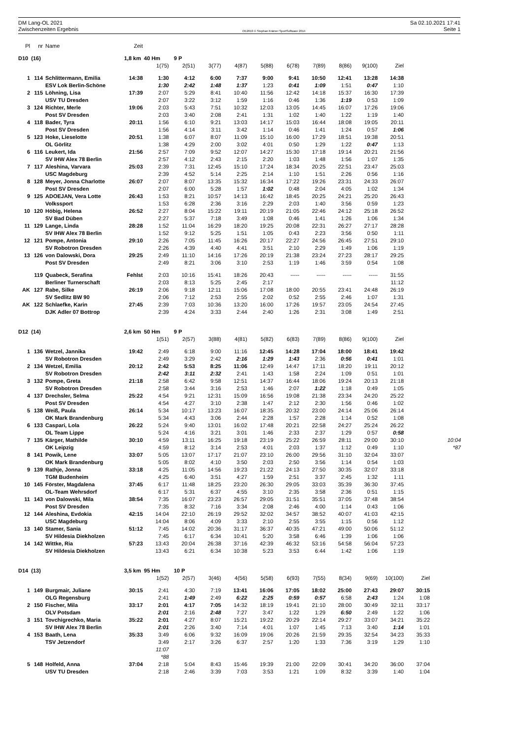DM Lang-OL 2021
Zwischenzeiten Ergebnis
OE2010 © Stephan Krämer SportSoftware 2014
Sa 02.10.2021 17:41
Seite 1
| Pl | nr | Name | Zeit | | | | | | | | | | | | |
| D10 (16) | | | 1,8 km 40 Hm | | 9 P | | | | | | | | | | |
| | | | | 1(75) | 2(51) | 3(77) | 4(87) | 5(88) | 6(78) | 7(89) | 8(86) | 9(100) | Ziel | | |
| 1 | 114 | Schlittermann, Emilia | 14:38 | 1:30 | 4:12 | 6:00 | 7:37 | 9:00 | 9:41 | 10:50 | 12:41 | 13:28 | 14:38 | | |
| | | ESV Lok Berlin-Schöne | | 1:30 | 2:42 | 1:48 | 1:37 | 1:23 | 0:41 | 1:09 | 1:51 | 0:47 | 1:10 | | |
| 2 | 115 | Löhning, Lisa | 17:39 | 2:07 | 5:29 | 8:41 | 10:40 | 11:56 | 12:42 | 14:18 | 15:37 | 16:30 | 17:39 | | |
| | | USV TU Dresden | | 2:07 | 3:22 | 3:12 | 1:59 | 1:16 | 0:46 | 1:36 | 1:19 | 0:53 | 1:09 | | |
| 3 | 124 | Richter, Merle | 19:06 | 2:03 | 5:43 | 7:51 | 10:32 | 12:03 | 13:05 | 14:45 | 16:07 | 17:26 | 19:06 | | |
| | | Post SV Dresden | | 2:03 | 3:40 | 2:08 | 2:41 | 1:31 | 1:02 | 1:40 | 1:22 | 1:19 | 1:40 | | |
| 4 | 118 | Bader, Tyra | 20:11 | 1:56 | 6:10 | 9:21 | 13:03 | 14:17 | 15:03 | 16:44 | 18:08 | 19:05 | 20:11 | | |
| | | Post SV Dresden | | 1:56 | 4:14 | 3:11 | 3:42 | 1:14 | 0:46 | 1:41 | 1:24 | 0:57 | 1:06 | | |
| 5 | 123 | Hoke, Lieselotte | 20:51 | 1:38 | 6:07 | 8:07 | 11:09 | 15:10 | 16:00 | 17:29 | 18:51 | 19:38 | 20:51 | | |
| | | OL Görlitz | | 1:38 | 4:29 | 2:00 | 3:02 | 4:01 | 0:50 | 1:29 | 1:22 | 0:47 | 1:13 | | |
| 6 | 116 | Leukert, Ida | 21:56 | 2:57 | 7:09 | 9:52 | 12:07 | 14:27 | 15:30 | 17:18 | 19:14 | 20:21 | 21:56 | | |
| | | SV IHW Alex 78 Berlin | | 2:57 | 4:12 | 2:43 | 2:15 | 2:20 | 1:03 | 1:48 | 1:56 | 1:07 | 1:35 | | |
| 7 | 117 | Aleshina, Varvara | 25:03 | 2:39 | 7:31 | 12:45 | 15:10 | 17:24 | 18:34 | 20:25 | 22:51 | 23:47 | 25:03 | | |
| | | USC Magdeburg | | 2:39 | 4:52 | 5:14 | 2:25 | 2:14 | 1:10 | 1:51 | 2:26 | 0:56 | 1:16 | | |
| 8 | 128 | Meyer, Jonna Charlotte | 26:07 | 2:07 | 8:07 | 13:35 | 15:32 | 16:34 | 17:22 | 19:26 | 23:31 | 24:33 | 26:07 | | |
| | | Post SV Dresden | | 2:07 | 6:00 | 5:28 | 1:57 | 1:02 | 0:48 | 2:04 | 4:05 | 1:02 | 1:34 | | |
| 9 | 125 | ADOEJAN, Vera Lotte | 26:43 | 1:53 | 8:21 | 10:57 | 14:13 | 16:42 | 18:45 | 20:25 | 24:21 | 25:20 | 26:43 | | |
| | | Volkssport | | 1:53 | 6:28 | 2:36 | 3:16 | 2:29 | 2:03 | 1:40 | 3:56 | 0:59 | 1:23 | | |
| 10 | 120 | Höbig, Helena | 26:52 | 2:27 | 8:04 | 15:22 | 19:11 | 20:19 | 21:05 | 22:46 | 24:12 | 25:18 | 26:52 | | |
| | | SV Bad Düben | | 2:27 | 5:37 | 7:18 | 3:49 | 1:08 | 0:46 | 1:41 | 1:26 | 1:06 | 1:34 | | |
| 11 | 129 | Lange, Linda | 28:28 | 1:52 | 11:04 | 16:29 | 18:20 | 19:25 | 20:08 | 22:31 | 26:27 | 27:17 | 28:28 | | |
| | | SV IHW Alex 78 Berlin | | 1:52 | 9:12 | 5:25 | 1:51 | 1:05 | 0:43 | 2:23 | 3:56 | 0:50 | 1:11 | | |
| 12 | 121 | Pompe, Antonia | 29:10 | 2:26 | 7:05 | 11:45 | 16:26 | 20:17 | 22:27 | 24:56 | 26:45 | 27:51 | 29:10 | | |
| | | SV Robotron Dresden | | 2:26 | 4:39 | 4:40 | 4:41 | 3:51 | 2:10 | 2:29 | 1:49 | 1:06 | 1:19 | | |
| 13 | 126 | von Dalowski, Dora | 29:25 | 2:49 | 11:10 | 14:16 | 17:26 | 20:19 | 21:38 | 23:24 | 27:23 | 28:17 | 29:25 | | |
| | | Post SV Dresden | | 2:49 | 8:21 | 3:06 | 3:10 | 2:53 | 1:19 | 1:46 | 3:59 | 0:54 | 1:08 | | |
| | 119 | Quabeck, Serafina | Fehlst | 2:03 | 10:16 | 15:41 | 18:26 | 20:43 | ----- | ----- | ----- | ----- | 31:55 | | |
| | | Berliner Turnerschaft | | 2:03 | 8:13 | 5:25 | 2:45 | 2:17 | | | | | 11:12 | | |
| AK | 127 | Rabe, Silke | 26:19 | 2:06 | 9:18 | 12:11 | 15:06 | 17:08 | 18:00 | 20:55 | 23:41 | 24:48 | 26:19 | | |
| | | SV Sedlitz BW 90 | | 2:06 | 7:12 | 2:53 | 2:55 | 2:02 | 0:52 | 2:55 | 2:46 | 1:07 | 1:31 | | |
| AK | 122 | Schlaefke, Karin | 27:45 | 2:39 | 7:03 | 10:36 | 13:20 | 16:00 | 17:26 | 19:57 | 23:05 | 24:54 | 27:45 | | |
| | | DJK Adler 07 Bottrop | | 2:39 | 4:24 | 3:33 | 2:44 | 2:40 | 1:26 | 2:31 | 3:08 | 1:49 | 2:51 | | |
| D12 (14) | | | 2,6 km 50 Hm | | 9 P | | | | | | | | | | |
| | | | | 1(51) | 2(57) | 3(88) | 4(81) | 5(82) | 6(83) | 7(89) | 8(86) | 9(100) | Ziel | | |
| 1 | 136 | Wetzel, Jannika | 19:42 | 2:49 | 6:18 | 9:00 | 11:16 | 12:45 | 14:28 | 17:04 | 18:00 | 18:41 | 19:42 | | |
| | | SV Robotron Dresden | | 2:49 | 3:29 | 2:42 | 2:16 | 1:29 | 1:43 | 2:36 | 0:56 | 0:41 | 1:01 | | |
| 2 | 134 | Wetzel, Emilia | 20:12 | 2:42 | 5:53 | 8:25 | 11:06 | 12:49 | 14:47 | 17:11 | 18:20 | 19:11 | 20:12 | | |
| | | SV Robotron Dresden | | 2:42 | 3:11 | 2:32 | 2:41 | 1:43 | 1:58 | 2:24 | 1:09 | 0:51 | 1:01 | | |
| 3 | 132 | Pompe, Greta | 21:18 | 2:58 | 6:42 | 9:58 | 12:51 | 14:37 | 16:44 | 18:06 | 19:24 | 20:13 | 21:18 | | |
| | | SV Robotron Dresden | | 2:58 | 3:44 | 3:16 | 2:53 | 1:46 | 2:07 | 1:22 | 1:18 | 0:49 | 1:05 | | |
| 4 | 137 | Drechsler, Selma | 25:22 | 4:54 | 9:21 | 12:31 | 15:09 | 16:56 | 19:08 | 21:38 | 23:34 | 24:20 | 25:22 | | |
| | | Post SV Dresden | | 4:54 | 4:27 | 3:10 | 2:38 | 1:47 | 2:12 | 2:30 | 1:56 | 0:46 | 1:02 | | |
| 5 | 138 | Weiß, Paula | 26:14 | 5:34 | 10:17 | 13:23 | 16:07 | 18:35 | 20:32 | 23:00 | 24:14 | 25:06 | 26:14 | | |
| | | OK Mark Brandenburg | | 5:34 | 4:43 | 3:06 | 2:44 | 2:28 | 1:57 | 2:28 | 1:14 | 0:52 | 1:08 | | |
| 6 | 133 | Caspari, Lola | 26:22 | 5:24 | 9:40 | 13:01 | 16:02 | 17:48 | 20:21 | 22:58 | 24:27 | 25:24 | 26:22 | | |
| | | OL Team Lippe | | 5:24 | 4:16 | 3:21 | 3:01 | 1:46 | 2:33 | 2:37 | 1:29 | 0:57 | 0:58 | | |
| 7 | 135 | Kärger, Mathilde | 30:10 | 4:59 | 13:11 | 16:25 | 19:18 | 23:19 | 25:22 | 26:59 | 28:11 | 29:00 | 30:10 | | 10:04 |
| | | OK Leipzig | | 4:59 | 8:12 | 3:14 | 2:53 | 4:01 | 2:03 | 1:37 | 1:12 | 0:49 | 1:10 | | *87 |
| 8 | 141 | Powik, Lene | 33:07 | 5:05 | 13:07 | 17:17 | 21:07 | 23:10 | 26:00 | 29:56 | 31:10 | 32:04 | 33:07 | | |
| | | OK Mark Brandenburg | | 5:05 | 8:02 | 4:10 | 3:50 | 2:03 | 2:50 | 3:56 | 1:14 | 0:54 | 1:03 | | |
| 9 | 139 | Rathje, Jonna | 33:18 | 4:25 | 11:05 | 14:56 | 19:23 | 21:22 | 24:13 | 27:50 | 30:35 | 32:07 | 33:18 | | |
| | | TGM Budenheim | | 4:25 | 6:40 | 3:51 | 4:27 | 1:59 | 2:51 | 3:37 | 2:45 | 1:32 | 1:11 | | |
| 10 | 145 | Förster, Magdalena | 37:45 | 6:17 | 11:48 | 18:25 | 23:20 | 26:30 | 29:05 | 33:03 | 35:39 | 36:30 | 37:45 | | |
| | | OL-Team Wehrsdorf | | 6:17 | 5:31 | 6:37 | 4:55 | 3:10 | 2:35 | 3:58 | 2:36 | 0:51 | 1:15 | | |
| 11 | 143 | von Dalowski, Mila | 38:54 | 7:35 | 16:07 | 23:23 | 26:57 | 29:05 | 31:51 | 35:51 | 37:05 | 37:48 | 38:54 | | |
| | | Post SV Dresden | | 7:35 | 8:32 | 7:16 | 3:34 | 2:08 | 2:46 | 4:00 | 1:14 | 0:43 | 1:06 | | |
| 12 | 144 | Aleshina, Evdokia | 42:15 | 14:04 | 22:10 | 26:19 | 29:52 | 32:02 | 34:57 | 38:52 | 40:07 | 41:03 | 42:15 | | |
| | | USC Magdeburg | | 14:04 | 8:06 | 4:09 | 3:33 | 2:10 | 2:55 | 3:55 | 1:15 | 0:56 | 1:12 | | |
| 13 | 140 | Stamer, Sania | 51:12 | 7:45 | 14:02 | 20:36 | 31:17 | 36:37 | 40:35 | 47:21 | 49:00 | 50:06 | 51:12 | | |
| | | SV Hildesia Diekholzen | | 7:45 | 6:17 | 6:34 | 10:41 | 5:20 | 3:58 | 6:46 | 1:39 | 1:06 | 1:06 | | |
| 14 | 142 | Wittke, Ria | 57:23 | 13:43 | 20:04 | 26:38 | 37:16 | 42:39 | 46:32 | 53:16 | 54:58 | 56:04 | 57:23 | | |
| | | SV Hildesia Diekholzen | | 13:43 | 6:21 | 6:34 | 10:38 | 5:23 | 3:53 | 6:44 | 1:42 | 1:06 | 1:19 | | |
| D14 (13) | | | 3,5 km 95 Hm | | 10 P | | | | | | | | | | |
| | | | | 1(52) | 2(57) | 3(46) | 4(56) | 5(58) | 6(93) | 7(55) | 8(34) | 9(69) | 10(100) | Ziel | |
| 1 | 149 | Burgmair, Juliane | 30:15 | 2:41 | 4:30 | 7:19 | 13:41 | 16:06 | 17:05 | 18:02 | 25:00 | 27:43 | 29:07 | 30:15 | |
| | | OLG Regensburg | | 2:41 | 1:49 | 2:49 | 6:22 | 2:25 | 0:59 | 0:57 | 6:58 | 2:43 | 1:24 | 1:08 | |
| 2 | 150 | Fischer, Mila | 33:17 | 2:01 | 4:17 | 7:05 | 14:32 | 18:19 | 19:41 | 21:10 | 28:00 | 30:49 | 32:11 | 33:17 | |
| | | OLV Potsdam | | 2:01 | 2:16 | 2:48 | 7:27 | 3:47 | 1:22 | 1:29 | 6:50 | 2:49 | 1:22 | 1:06 | |
| 3 | 151 | Tovchigrechko, Maria | 35:22 | 2:01 | 4:27 | 8:07 | 15:21 | 19:22 | 20:29 | 22:14 | 29:27 | 33:07 | 34:21 | 35:22 | |
| | | SV IHW Alex 78 Berlin | | 2:01 | 2:26 | 3:40 | 7:14 | 4:01 | 1:07 | 1:45 | 7:13 | 3:40 | 1:14 | 1:01 | |
| 4 | 153 | Baath, Lena | 35:33 | 3:49 | 6:06 | 9:32 | 16:09 | 19:06 | 20:26 | 21:59 | 29:35 | 32:54 | 34:23 | 35:33 | |
| | | TSV Jetzendorf | | 3:49 | 2:17 | 3:26 | 6:37 | 2:57 | 1:20 | 1:33 | 7:36 | 3:19 | 1:29 | 1:10 | |
| | | | | 11:07 | | | | | | | | | | | |
| | | | | *88 | | | | | | | | | | | |
| 5 | 148 | Holfeld, Anna | 37:04 | 2:18 | 5:04 | 8:43 | 15:46 | 19:39 | 21:00 | 22:09 | 30:41 | 34:20 | 36:00 | 37:04 | |
| | | USV TU Dresden | | 2:18 | 2:46 | 3:39 | 7:03 | 3:53 | 1:21 | 1:09 | 8:32 | 3:39 | 1:40 | 1:04 | |